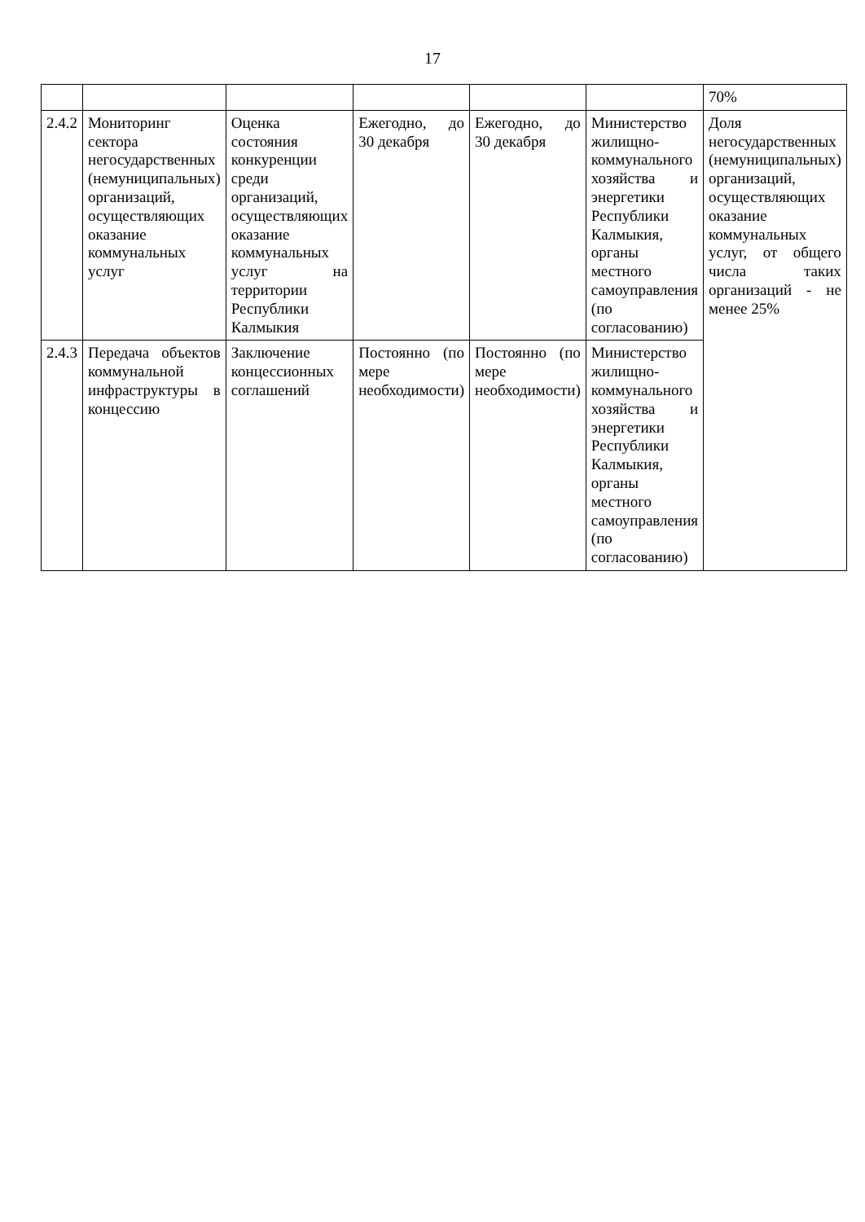17
| | | | | | | 70% |
| 2.4.2 | Мониторинг сектора негосударственных (немуниципальных) организаций, осуществляющих оказание коммунальных услуг | Оценка состояния конкуренции среди организаций, осуществляющих оказание коммунальных услуг на территории Республики Калмыкия | Ежегодно, до 30 декабря | Ежегодно, до 30 декабря | Министерство жилищно-коммунального хозяйства и энергетики Республики Калмыкия, органы местного самоуправления (по согласованию) | Доля негосударственных (немуниципальных) организаций, осуществляющих оказание коммунальных услуг, от общего числа таких организаций - не менее 25% |
| 2.4.3 | Передача объектов коммунальной инфраструктуры в концессию | Заключение концессионных соглашений | Постоянно (по мере необходимости) | Постоянно (по мере необходимости) | Министерство жилищно-коммунального хозяйства и энергетики Республики Калмыкия, органы местного самоуправления (по согласованию) | |